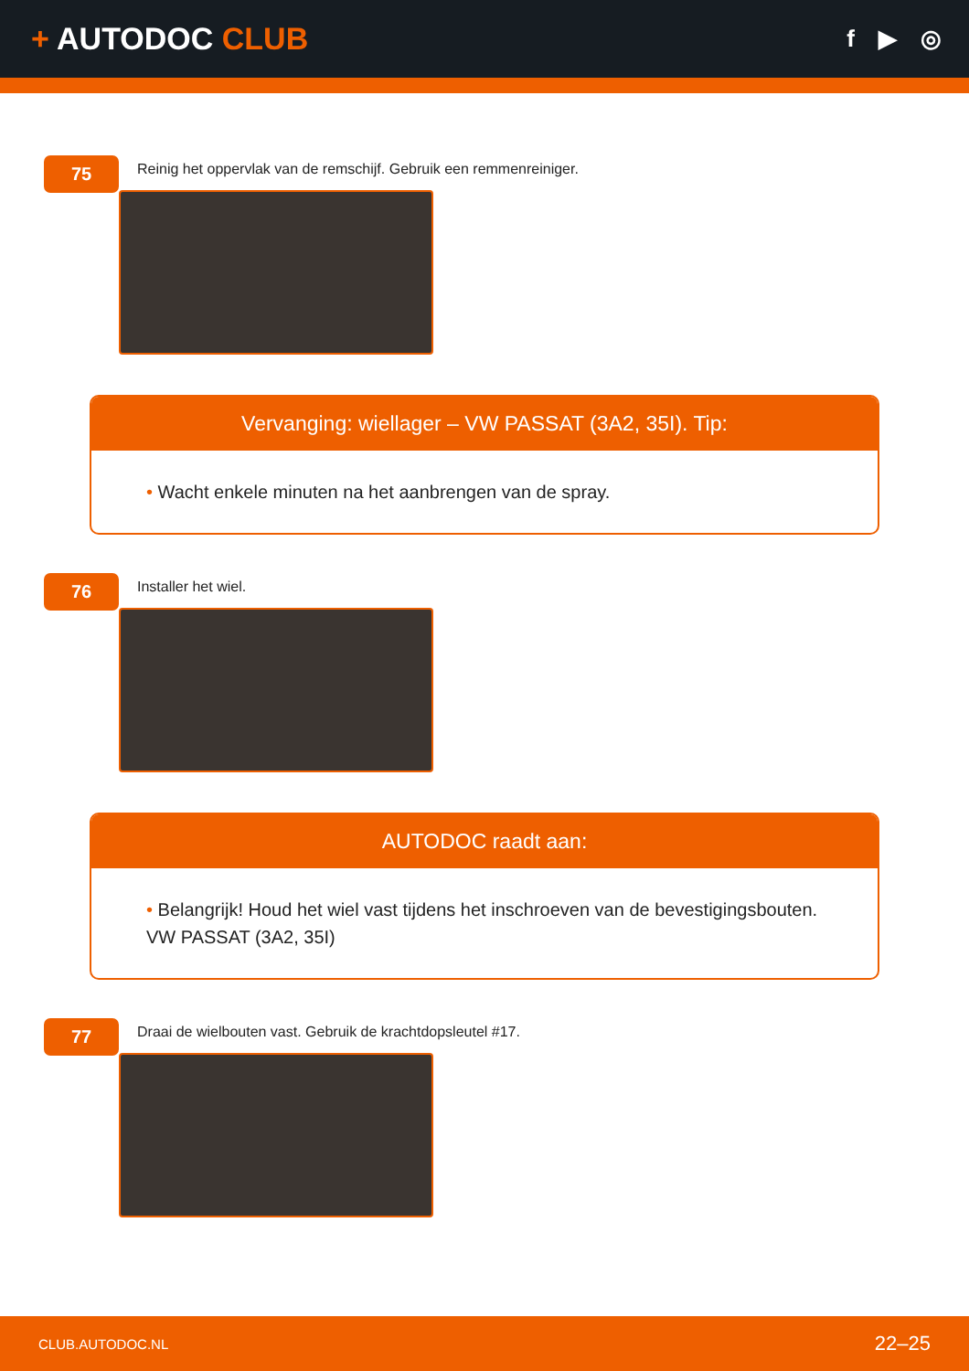+ AUTODOC CLUB
f ▶ ◎
75
Reinig het oppervlak van de remschijf. Gebruik een remmenreiniger.
Vervanging: wiellager – VW PASSAT (3A2, 35I). Tip:
• Wacht enkele minuten na het aanbrengen van de spray.
76
Installer het wiel.
AUTODOC raadt aan:
• Belangrijk! Houd het wiel vast tijdens het inschroeven van de bevestigingsbouten. VW PASSAT (3A2, 35I)
77
Draai de wielbouten vast. Gebruik de krachtdopsleutel #17.
CLUB.AUTODOC.NL 22–25